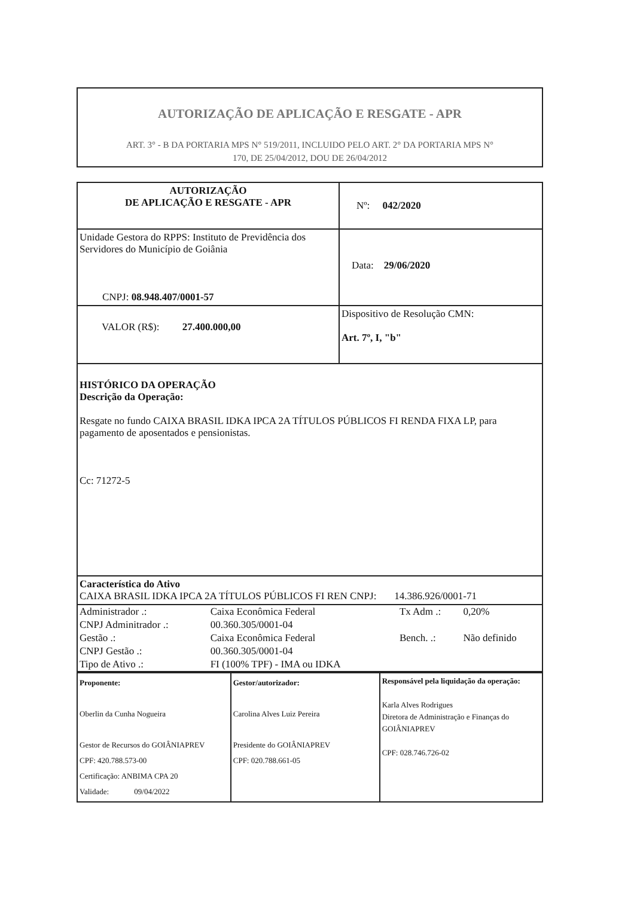AUTORIZAÇÃO DE APLICAÇÃO E RESGATE - APR
ART. 3° - B DA PORTARIA MPS N° 519/2011, INCLUIDO PELO ART. 2° DA PORTARIA MPS N°
170, DE 25/04/2012, DOU DE 26/04/2012
| AUTORIZAÇÃO DE APLICAÇÃO E RESGATE - APR | Nº: 042/2020 |
| Unidade Gestora do RPPS: Instituto de Previdência dos Servidores do Município de Goiânia CNPJ: 08.948.407/0001-57 | Data: 29/06/2020 |
| VALOR (R$): 27.400.000,00 | Dispositivo de Resolução CMN: Art. 7º, I, "b" |
| HISTÓRICO DA OPERAÇÃO Descrição da Operação: Resgate no fundo CAIXA BRASIL IDKA IPCA 2A TÍTULOS PÚBLICOS FI RENDA FIXA LP, para pagamento de aposentados e pensionistas. Cc: 71272-5 | |
| Característica do Ativo CAIXA BRASIL IDKA IPCA 2A TÍTULOS PÚBLICOS FI REN CNPJ: 14.386.926/0001-71 | |
| / Administrador .: / Caixa Econômica Federal / Tx Adm .: / 0,20% / / CNPJ Adminitrador .: / 00.360.305/0001-04 / / / / Gestão .: / Caixa Econômica Federal / Bench. .: / Não definido / / CNPJ Gestão .: / 00.360.305/0001-04 / / / / Tipo de Ativo .: / FI (100% TPF) - IMA ou IDKA / / / | |
| Proponente: Oberlin da Cunha Nogueira Gestor de Recursos do GOIÂNIAPREV CPF: 420.788.573-00 Certificação: ANBIMA CPA 20 Validade: 09/04/2022 | Gestor/autorizador: Carolina Alves Luiz Pereira Presidente do GOIÂNIAPREV CPF: 020.788.661-05 | Responsável pela liquidação da operação: Karla Alves Rodrigues Diretora de Administração e Finanças do GOIÂNIAPREV CPF: 028.746.726-02 |